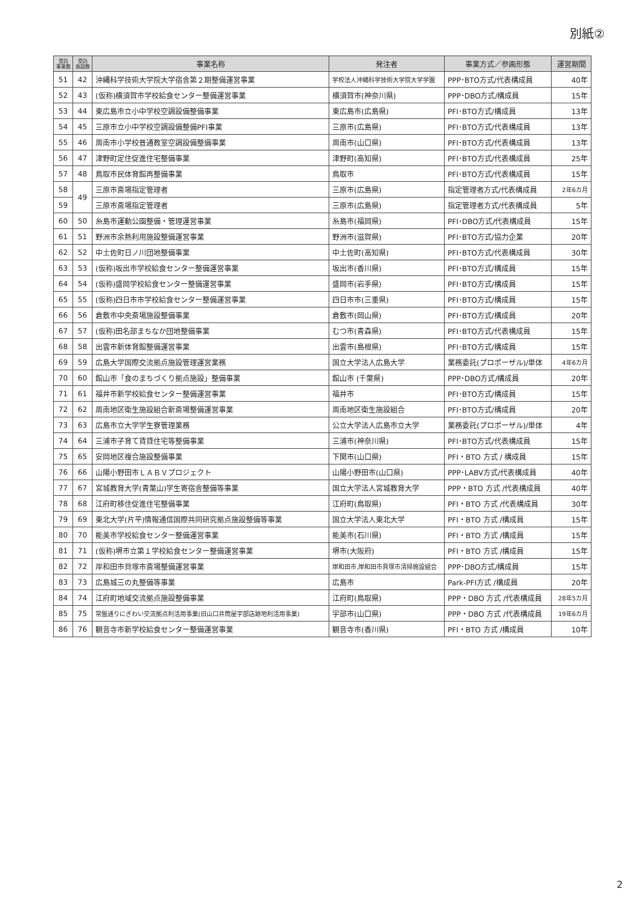別紙②
| 受託 事業数 | 受託 施設数 | 事業名称 | 発注者 | 事業方式／参画形態 | 運営期間 |
| --- | --- | --- | --- | --- | --- |
| 51 | 42 | 沖縄科学技術大学院大学宿舎第２期整備運営事業 | 学校法人沖縄科学技術大学院大学学園 | PPP･BTO方式/代表構成員 | 40年 |
| 52 | 43 | (仮称)横須賀市学校給食センター整備運営事業 | 横須賀市(神奈川県) | PPP･DBO方式/構成員 | 15年 |
| 53 | 44 | 東広島市立小中学校空調設備整備事業 | 東広島市(広島県) | PFI･BTO方式/構成員 | 13年 |
| 54 | 45 | 三原市立小中学校空調設備整備PFI事業 | 三原市(広島県) | PFI･BTO方式/代表構成員 | 13年 |
| 55 | 46 | 周南市小学校普通教室空調設備整備事業 | 周南市(山口県) | PFI･BTO方式/代表構成員 | 13年 |
| 56 | 47 | 津野町定住促進住宅整備事業 | 津野町(高知県) | PFI･BTO方式/代表構成員 | 25年 |
| 57 | 48 | 鳥取市民体育館再整備事業 | 鳥取市 | PFI･BTO方式/代表構成員 | 15年 |
| 58 | 49 | 三原市斎場指定管理者 | 三原市(広島県) | 指定管理者方式/代表構成員 | 2年6カ月 |
| 59 | | 三原市斎場指定管理者 | 三原市(広島県) | 指定管理者方式/代表構成員 | 5年 |
| 60 | 50 | 糸島市運動公園整備・管理運営事業 | 糸島市(福岡県) | PFI･DBO方式/代表構成員 | 15年 |
| 61 | 51 | 野洲市余熱利用施設整備運営事業 | 野洲市(滋賀県) | PFI･BTO方式/協力企業 | 20年 |
| 62 | 52 | 中土佐町日ノ川団地整備事業 | 中土佐町(高知県) | PFI･BTO方式/代表構成員 | 30年 |
| 63 | 53 | (仮称)坂出市学校給食センター整備運営事業 | 坂出市(香川県) | PFI･BTO方式/構成員 | 15年 |
| 64 | 54 | (仮称)盛岡学校給食センター整備運営事業 | 盛岡市(岩手県) | PFI･BTO方式/構成員 | 15年 |
| 65 | 55 | (仮称)四日市市学校給食センター整備運営事業 | 四日市市(三重県) | PFI･BTO方式/構成員 | 15年 |
| 66 | 56 | 倉敷市中央斎場施設整備事業 | 倉敷市(岡山県) | PFI･BTO方式/構成員 | 20年 |
| 67 | 57 | (仮称)田名部まちなか団地整備事業 | むつ市(青森県) | PFI･BTO方式/代表構成員 | 15年 |
| 68 | 58 | 出雲市新体育館整備運営事業 | 出雲市(島根県) | PFI･BTO方式/構成員 | 15年 |
| 69 | 59 | 広島大学国際交流拠点施設管理運営業務 | 国立大学法人広島大学 | 業務委託(プロポーザル)/単体 | 4年6カ月 |
| 70 | 60 | 館山市「食のまちづくり拠点施設」整備事業 | 館山市 (千葉県) | PPP･DBO方式/構成員 | 20年 |
| 71 | 61 | 福井市新学校給食センター整備運営事業 | 福井市 | PFI･BTO方式/構成員 | 15年 |
| 72 | 62 | 周南地区衛生施設組合新斎場整備運営事業 | 周南地区衛生施設組合 | PFI･BTO方式/構成員 | 20年 |
| 73 | 63 | 広島市立大学学生寮管理業務 | 公立大学法人広島市立大学 | 業務委託(プロポーザル)/単体 | 4年 |
| 74 | 64 | 三浦市子育て賃貸住宅等整備事業 | 三浦市(神奈川県) | PFI･BTO方式/代表構成員 | 15年 |
| 75 | 65 | 安岡地区複合施設整備事業 | 下関市(山口県) | PFI・BTO 方式 / 構成員 | 15年 |
| 76 | 66 | 山陽小野田市ＬＡＢＶプロジェクト | 山陽小野田市(山口県) | PPP･LABV方式/代表構成員 | 40年 |
| 77 | 67 | 宮城教育大学(青葉山)学生寄宿舎整備等事業 | 国立大学法人宮城教育大学 | PPP・BTO 方式 /代表構成員 | 40年 |
| 78 | 68 | 江府町移住促進住宅整備事業 | 江府町(鳥取県) | PFI・BTO 方式 /代表構成員 | 30年 |
| 79 | 69 | 東北大学(片平)情報通信国際共同研究拠点施設整備等事業 | 国立大学法人東北大学 | PFI・BTO 方式 /構成員 | 15年 |
| 80 | 70 | 能美市学校給食センター整備運営事業 | 能美市(石川県) | PFI・BTO 方式 /構成員 | 15年 |
| 81 | 71 | (仮称)堺市立第１学校給食センター整備運営事業 | 堺市(大阪府) | PFI・BTO 方式 /構成員 | 15年 |
| 82 | 72 | 岸和田市貝塚市斎場整備運営事業 | 岸和田市,岸和田市貝塚市清掃施設組合 | PPP･DBO方式/構成員 | 15年 |
| 83 | 73 | 広島城三の丸整備等事業 | 広島市 | Park-PFI方式 /構成員 | 20年 |
| 84 | 74 | 江府町地域交流拠点施設整備事業 | 江府町(鳥取県) | PPP・DBO 方式 /代表構成員 | 28年5カ月 |
| 85 | 75 | 常盤通りにぎわい交流拠点利活用事業(旧山口井筒屋宇部店跡地利活用事業) | 宇部市(山口県) | PPP・DBO 方式 /代表構成員 | 19年6カ月 |
| 86 | 76 | 観音寺市新学校給食センター整備運営事業 | 観音寺市(香川県) | PFI・BTO 方式 /構成員 | 10年 |
2